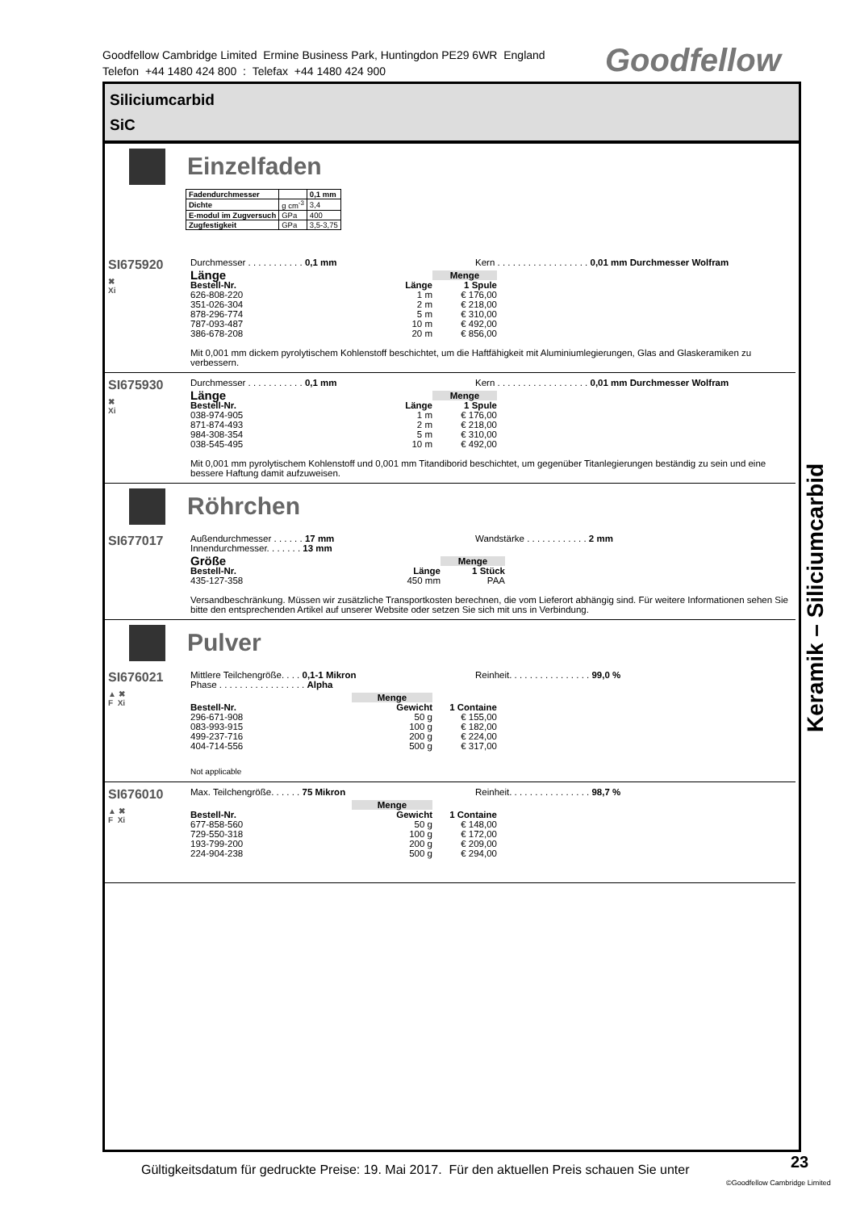Goodfellow Cambridge Limited Ermine Business Park, Huntingdon PE29 6WR England
Telefon +44 1480 424 800 : Telefax +44 1480 424 900
Goodfellow
Siliciumcarbid
SiC
Einzelfaden
| Fadendurchmesser | | 0,1 mm |
| Dichte | g cm<sup>-3</sup> | 3,4 |
| E-modul im Zugversuch | GPa | 400 |
| Zugfestigkeit | GPa | 3,5-3,75 |
SI675920
✖
Xi
Durchmesser . . . . . . . . . . . 0,1 mm Kern . . . . . . . . . . . . . . . . . . 0,01 mm Durchmesser Wolfram
| Länge | | Menge |
| Bestell-Nr. | Länge | 1 Spule |
| 626-808-220 | 1 m | € 176,00 |
| 351-026-304 | 2 m | € 218,00 |
| 878-296-774 | 5 m | € 310,00 |
| 787-093-487 | 10 m | € 492,00 |
| 386-678-208 | 20 m | € 856,00 |
Mit 0,001 mm dickem pyrolytischem Kohlenstoff beschichtet, um die Haftfähigkeit mit Aluminiumlegierungen, Glas and Glaskeramiken zu verbessern.
SI675930
✖
Xi
Durchmesser . . . . . . . . . . . 0,1 mm Kern . . . . . . . . . . . . . . . . . . 0,01 mm Durchmesser Wolfram
| Länge | | Menge |
| Bestell-Nr. | Länge | 1 Spule |
| 038-974-905 | 1 m | € 176,00 |
| 871-874-493 | 2 m | € 218,00 |
| 984-308-354 | 5 m | € 310,00 |
| 038-545-495 | 10 m | € 492,00 |
Mit 0,001 mm pyrolytischem Kohlenstoff und 0,001 mm Titandiborid beschichtet, um gegenüber Titanlegierungen beständig zu sein und eine bessere Haftung damit aufzuweisen.
Röhrchen
SI677017
Außendurchmesser . . . . . . 17 mm
Innendurchmesser. . . . . . . 13 mm
Wandstärke . . . . . . . . . . . . 2 mm
| Größe | | Menge |
| Bestell-Nr. | Länge | 1 Stück |
| 435-127-358 | 450 mm | PAA |
Versandbeschränkung. Müssen wir zusätzliche Transportkosten berechnen, die vom Lieferort abhängig sind. Für weitere Informationen sehen Sie bitte den entsprechenden Artikel auf unserer Website oder setzen Sie sich mit uns in Verbindung.
Pulver
SI676021
▲ ✖
F Xi
Mittlere Teilchengröße. . . . 0,1-1 Mikron
Phase . . . . . . . . . . . . . . . . . Alpha
Reinheit. . . . . . . . . . . . . . . . 99,0 %
| | Menge | |
| Bestell-Nr. | Gewicht | 1 Containe |
| 296-671-908 | 50 g | € 155,00 |
| 083-993-915 | 100 g | € 182,00 |
| 499-237-716 | 200 g | € 224,00 |
| 404-714-556 | 500 g | € 317,00 |
Not applicable
SI676010
▲ ✖
F Xi
Max. Teilchengröße. . . . . . 75 Mikron Reinheit. . . . . . . . . . . . . . . . 98,7 %
| | Menge | |
| Bestell-Nr. | Gewicht | 1 Containe |
| 677-858-560 | 50 g | € 148,00 |
| 729-550-318 | 100 g | € 172,00 |
| 193-799-200 | 200 g | € 209,00 |
| 224-904-238 | 500 g | € 294,00 |
Keramik – Siliciumcarbid
Gültigkeitsdatum für gedruckte Preise: 19. Mai 2017. Für den aktuellen Preis schauen Sie unter
23
©Goodfellow Cambridge Limited